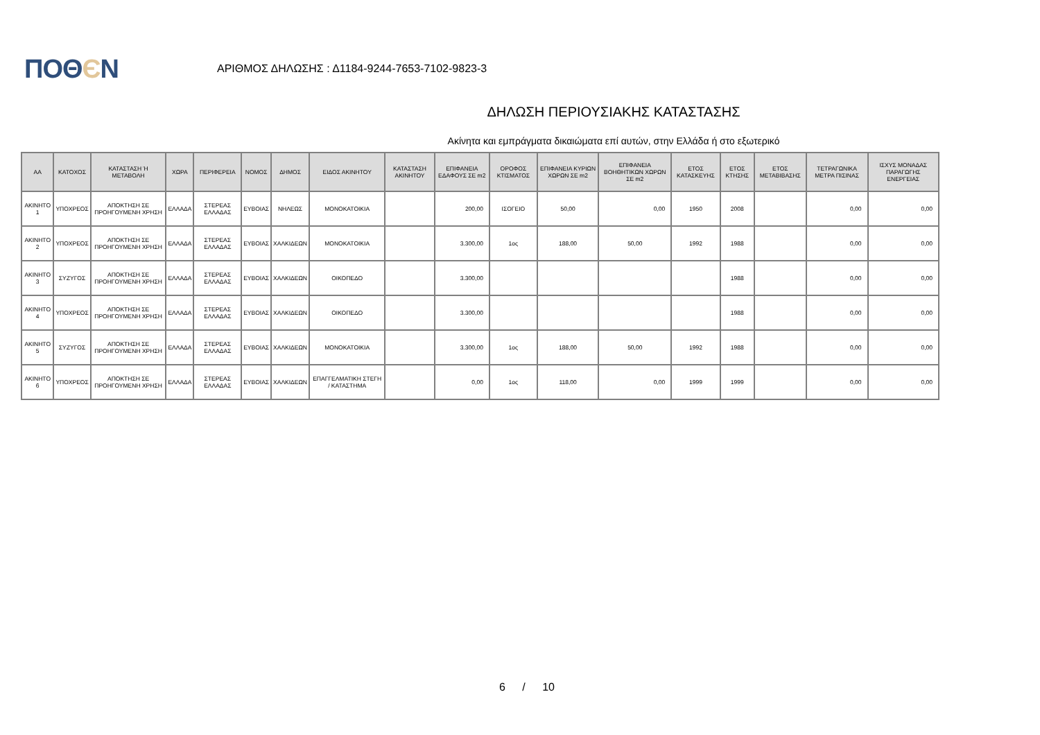ΠΟΘЄΝ
ΑΡΙΘΜΟΣ ΔΗΛΩΣΗΣ : Δ1184-9244-7653-7102-9823-3
ΔΗΛΩΣΗ ΠΕΡΙΟΥΣΙΑΚΗΣ ΚΑΤΑΣΤΑΣΗΣ
Ακίνητα και εμπράγματα δικαιώματα επί αυτών, στην Ελλάδα ή στο εξωτερικό
| ΑΑ | ΚΑΤΟΧΟΣ | ΚΑΤΑΣΤΑΣΗ Ή ΜΕΤΑΒΟΛΗ | ΧΩΡΑ | ΠΕΡΙΦΕΡΕΙΑ | ΝΟΜΟΣ | ΔΗΜΟΣ | ΕΙΔΟΣ ΑΚΙΝΗΤΟΥ | ΚΑΤΑΣΤΑΣΗ ΑΚΙΝΗΤΟΥ | ΕΠΙΦΑΝΕΙΑ ΕΔΑΦΟΥΣ ΣΕ m2 | ΟΡΟΦΟΣ ΚΤΙΣΜΑΤΟΣ | ΕΠΙΦΑΝΕΙΑ ΚΥΡΙΩΝ ΧΩΡΩΝ ΣΕ m2 | ΕΠΙΦΑΝΕΙΑ ΒΟΗΘΗΤΙΚΩΝ ΧΩΡΩΝ ΣΕ m2 | ΕΤΟΣ ΚΑΤΑΣΚΕΥΗΣ | ΕΤΟΣ ΚΤΗΣΗΣ | ΕΤΟΣ ΜΕΤΑΒΙΒΑΣΗΣ | ΤΕΤΡΑΓΩΝΙΚΑ ΜΕΤΡΑ ΠΙΣΙΝΑΣ | ΙΣΧΥΣ ΜΟΝΑΔΑΣ ΠΑΡΑΓΩΓΗΣ ΕΝΕΡΓΕΙΑΣ |
| --- | --- | --- | --- | --- | --- | --- | --- | --- | --- | --- | --- | --- | --- | --- | --- | --- | --- |
| ΑΚΙΝΗΤΟ 1 | ΥΠΟΧΡΕΟΣ | ΑΠΟΚΤΗΣΗ ΣΕ ΠΡΟΗΓΟΥΜΕΝΗ ΧΡΗΣΗ | ΕΛΛΑΔΑ | ΣΤΕΡΕΑΣ ΕΛΛΑΔΑΣ | ΕΥΒΟΙΑΣ | ΝΗΛΕΩΣ | ΜΟΝΟΚΑΤΟΙΚΙΑ | | 200,00 | ΙΣΟΓΕΙΟ | 50,00 | 0,00 | 1950 | 2008 | | 0,00 | 0,00 |
| ΑΚΙΝΗΤΟ 2 | ΥΠΟΧΡΕΟΣ | ΑΠΟΚΤΗΣΗ ΣΕ ΠΡΟΗΓΟΥΜΕΝΗ ΧΡΗΣΗ | ΕΛΛΑΔΑ | ΣΤΕΡΕΑΣ ΕΛΛΑΔΑΣ | ΕΥΒΟΙΑΣ | ΧΑΛΚΙΔΕΩΝ | ΜΟΝΟΚΑΤΟΙΚΙΑ | | 3.300,00 | 1ος | 188,00 | 50,00 | 1992 | 1988 | | 0,00 | 0,00 |
| ΑΚΙΝΗΤΟ 3 | ΣΥΖΥΓΟΣ | ΑΠΟΚΤΗΣΗ ΣΕ ΠΡΟΗΓΟΥΜΕΝΗ ΧΡΗΣΗ | ΕΛΛΑΔΑ | ΣΤΕΡΕΑΣ ΕΛΛΑΔΑΣ | ΕΥΒΟΙΑΣ | ΧΑΛΚΙΔΕΩΝ | ΟΙΚΟΠΕΔΟ | | 3.300,00 | | | | | 1988 | | 0,00 | 0,00 |
| ΑΚΙΝΗΤΟ 4 | ΥΠΟΧΡΕΟΣ | ΑΠΟΚΤΗΣΗ ΣΕ ΠΡΟΗΓΟΥΜΕΝΗ ΧΡΗΣΗ | ΕΛΛΑΔΑ | ΣΤΕΡΕΑΣ ΕΛΛΑΔΑΣ | ΕΥΒΟΙΑΣ | ΧΑΛΚΙΔΕΩΝ | ΟΙΚΟΠΕΔΟ | | 3.300,00 | | | | | 1988 | | 0,00 | 0,00 |
| ΑΚΙΝΗΤΟ 5 | ΣΥΖΥΓΟΣ | ΑΠΟΚΤΗΣΗ ΣΕ ΠΡΟΗΓΟΥΜΕΝΗ ΧΡΗΣΗ | ΕΛΛΑΔΑ | ΣΤΕΡΕΑΣ ΕΛΛΑΔΑΣ | ΕΥΒΟΙΑΣ | ΧΑΛΚΙΔΕΩΝ | ΜΟΝΟΚΑΤΟΙΚΙΑ | | 3.300,00 | 1ος | 188,00 | 50,00 | 1992 | 1988 | | 0,00 | 0,00 |
| ΑΚΙΝΗΤΟ 6 | ΥΠΟΧΡΕΟΣ | ΑΠΟΚΤΗΣΗ ΣΕ ΠΡΟΗΓΟΥΜΕΝΗ ΧΡΗΣΗ | ΕΛΛΑΔΑ | ΣΤΕΡΕΑΣ ΕΛΛΑΔΑΣ | ΕΥΒΟΙΑΣ | ΧΑΛΚΙΔΕΩΝ | ΕΠΑΓΓΕΛΜΑΤΙΚΗ ΣΤΕΓΗ / ΚΑΤΑΣΤΗΜΑ | | 0,00 | 1ος | 118,00 | 0,00 | 1999 | 1999 | | 0,00 | 0,00 |
6 / 10